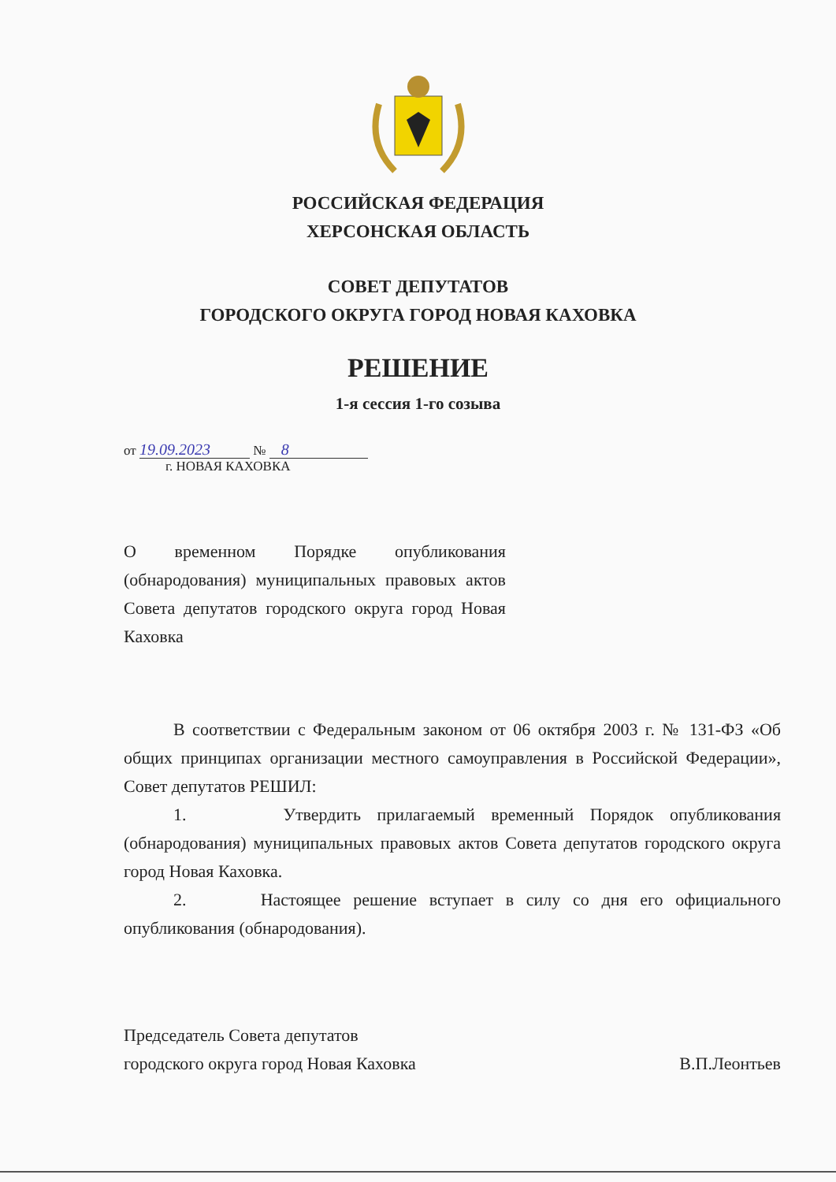РОССИЙСКАЯ ФЕДЕРАЦИЯ
ХЕРСОНСКАЯ ОБЛАСТЬ
СОВЕТ ДЕПУТАТОВ
ГОРОДСКОГО ОКРУГА ГОРОД НОВАЯ КАХОВКА
РЕШЕНИЕ
1-я сессия 1-го созыва
от 19.09.2023 № 8
г. НОВАЯ КАХОВКА
О временном Порядке опубликования (обнародования) муниципальных правовых актов Совета депутатов городского округа город Новая Каховка
В соответствии с Федеральным законом от 06 октября 2003 г. № 131-ФЗ «Об общих принципах организации местного самоуправления в Российской Федерации», Совет депутатов РЕШИЛ:
1. Утвердить прилагаемый временный Порядок опубликования (обнародования) муниципальных правовых актов Совета депутатов городского округа город Новая Каховка.
2. Настоящее решение вступает в силу со дня его официального опубликования (обнародования).
Председатель Совета депутатов
городского округа город Новая Каховка
В.П.Леонтьев